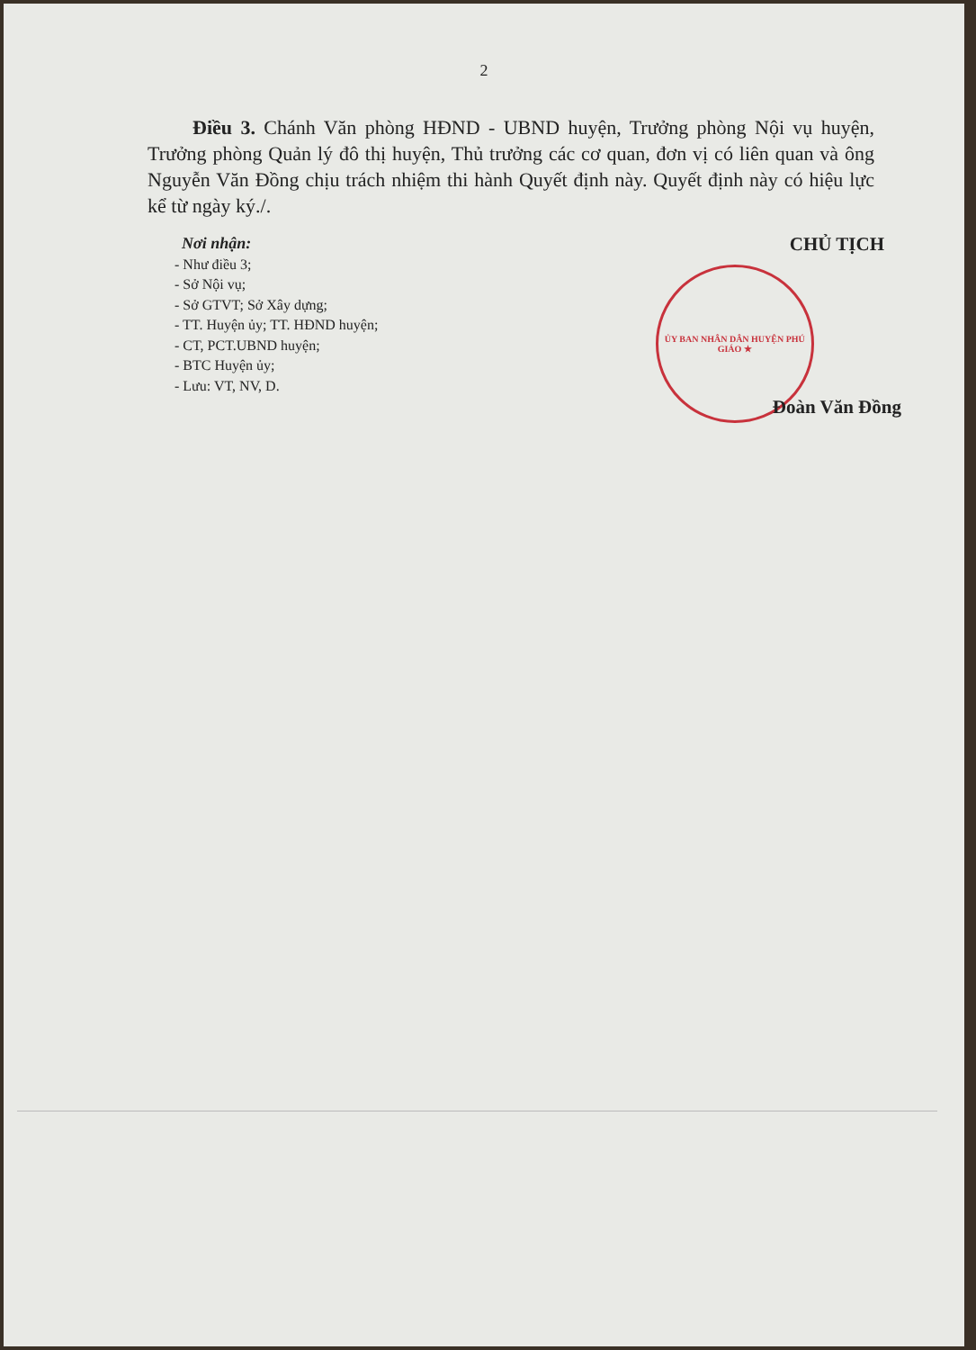2
Điều 3. Chánh Văn phòng HĐND - UBND huyện, Trưởng phòng Nội vụ huyện, Trưởng phòng Quản lý đô thị huyện, Thủ trưởng các cơ quan, đơn vị có liên quan và ông Nguyễn Văn Đồng chịu trách nhiệm thi hành Quyết định này. Quyết định này có hiệu lực kể từ ngày ký./.
Nơi nhận:
- Như điều 3;
- Sở Nội vụ;
- Sở GTVT; Sở Xây dựng;
- TT. Huyện ủy; TT. HĐND huyện;
- CT, PCT.UBND huyện;
- BTC Huyện ủy;
- Lưu: VT, NV, D.
CHỦ TỊCH
ỦY BAN NHÂN DÂN HUYỆN PHÚ GIÁO ★
Đoàn Văn Đồng